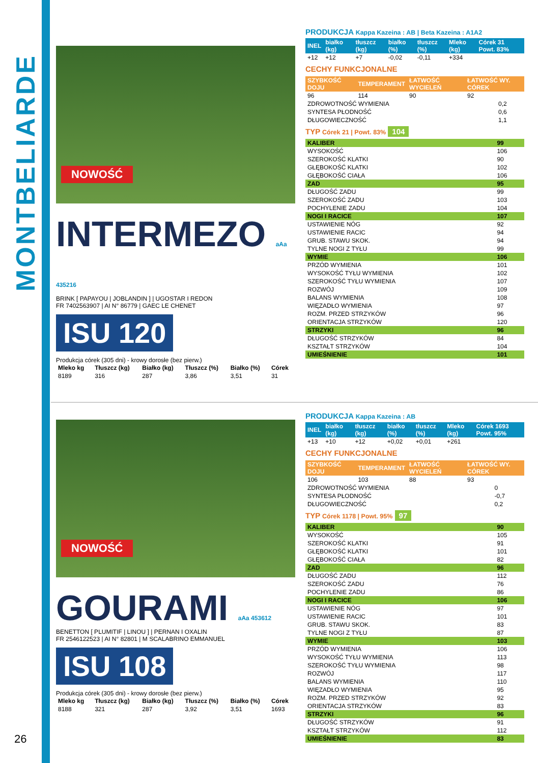MONTBELIARDE
NOWOŚĆ
INTERMEZO aAa 435216
BRINK [ PAPAYOU | JOBLANDIN ] | UGOSTAR I REDON
FR 7402563907 | AI N° 86779 | GAEC LE CHENET
ISU 120
Produkcja córek (305 dni) - krowy dorosłe (bez pierw.)
| Mleko kg | Tłuszcz (kg) | Białko (kg) | Tłuszcz (%) | Białko (%) | Córek |
| --- | --- | --- | --- | --- | --- |
| 8189 | 316 | 287 | 3,86 | 3,51 | 31 |
PRODUKCJA Kappa Kazeina : AB | Beta Kazeina : A1A2
| INEL | białko (kg) | tłuszcz (kg) | białko (%) | tłuszcz (%) | Mleko (kg) | Córek 31 Powt. 83% |
| --- | --- | --- | --- | --- | --- | --- |
| +12 | +12 | +7 | -0,02 | -0,11 | +334 | |
CECHY FUNKCJONALNE
| SZYBKOŚĆ DOJU | TEMPERAMENT | ŁATWOŚĆ WYCIELEŃ | ŁATWOŚĆ WY. CÓREK |
| --- | --- | --- | --- |
| 96 | 114 | 90 | 92 |
| ZDROWOTNOŚĆ WYMIENIA | 0,2 |
| SYNTESA PŁODNOŚĆ | 0,6 |
| DŁUGOWIECZNOŚĆ | 1,1 |
TYP Córek 21 | Powt. 83% 104
| KALIBER | 99 |
| WYSOKOŚĆ | 106 |
| SZEROKOŚĆ KLATKI | 90 |
| GŁĘBOKOŚĆ KLATKI | 102 |
| GŁĘBOKOŚĆ CIAŁA | 106 |
| ZAD | 95 |
| DŁUGOŚĆ ZADU | 99 |
| SZEROKOŚĆ ZADU | 103 |
| POCHYLENIE ZADU | 104 |
| NOGI I RACICE | 107 |
| USTAWIENIE NÓG | 92 |
| USTAWIENIE RACIC | 94 |
| GRUB. STAWU SKOK. | 94 |
| TYLNE NOGI Z TYŁU | 99 |
| WYMIE | 106 |
| PRZÓD WYMIENIA | 101 |
| WYSOKOŚĆ TYŁU WYMIENIA | 102 |
| SZEROKOŚĆ TYŁU WYMIENIA | 107 |
| ROZWÓJ | 109 |
| BALANS WYMIENIA | 108 |
| WIĘZADŁO WYMIENIA | 97 |
| ROZM. PRZED STRZYKÓW | 96 |
| ORIENTACJA STRZYKÓW | 120 |
| STRZYKI | 96 |
| DŁUGOŚĆ STRZYKÓW | 84 |
| KSZTAŁT STRZYKÓW | 104 |
| UMIEŚNIENIE | 101 |
NOWOŚĆ
GOURAMI aAa 453612
BENETTON [ PLUMITIF | LINOU ] | PERNAN I OXALIN
FR 2546122523 | AI N° 82801 | M SCALABRINO EMMANUEL
ISU 108
Produkcja córek (305 dni) - krowy dorosłe (bez pierw.)
| Mleko kg | Tłuszcz (kg) | Białko (kg) | Tłuszcz (%) | Białko (%) | Córek |
| --- | --- | --- | --- | --- | --- |
| 8188 | 321 | 287 | 3,92 | 3,51 | 1693 |
PRODUKCJA Kappa Kazeina : AB
| INEL | białko (kg) | tłuszcz (kg) | białko (%) | tłuszcz (%) | Mleko (kg) | Córek 1693 Powt. 95% |
| --- | --- | --- | --- | --- | --- | --- |
| +13 | +10 | +12 | +0,02 | +0,01 | +261 | |
CECHY FUNKCJONALNE
| SZYBKOŚĆ DOJU | TEMPERAMENT | ŁATWOŚĆ WYCIELEŃ | ŁATWOŚĆ WY. CÓREK |
| --- | --- | --- | --- |
| 106 | 103 | 88 | 93 |
| ZDROWOTNOŚĆ WYMIENIA | 0 |
| SYNTESA PŁODNOŚĆ | -0,7 |
| DŁUGOWIECZNOŚĆ | 0,2 |
TYP Córek 1178 | Powt. 95% 97
| KALIBER | 90 |
| WYSOKOŚĆ | 105 |
| SZEROKOŚĆ KLATKI | 91 |
| GŁĘBOKOŚĆ KLATKI | 101 |
| GŁĘBOKOŚĆ CIAŁA | 82 |
| ZAD | 96 |
| DŁUGOŚĆ ZADU | 112 |
| SZEROKOŚĆ ZADU | 76 |
| POCHYLENIE ZADU | 86 |
| NOGI I RACICE | 106 |
| USTAWIENIE NÓG | 97 |
| USTAWIENIE RACIC | 101 |
| GRUB. STAWU SKOK. | 83 |
| TYLNE NOGI Z TYŁU | 87 |
| WYMIE | 103 |
| PRZÓD WYMIENIA | 106 |
| WYSOKOŚĆ TYŁU WYMIENIA | 113 |
| SZEROKOŚĆ TYŁU WYMIENIA | 98 |
| ROZWÓJ | 117 |
| BALANS WYMIENIA | 110 |
| WIĘZADŁO WYMIENIA | 95 |
| ROZM. PRZED STRZYKÓW | 92 |
| ORIENTACJA STRZYKÓW | 83 |
| STRZYKI | 96 |
| DŁUGOŚĆ STRZYKÓW | 91 |
| KSZTAŁT STRZYKÓW | 112 |
| UMIEŚNIENIE | 83 |
26